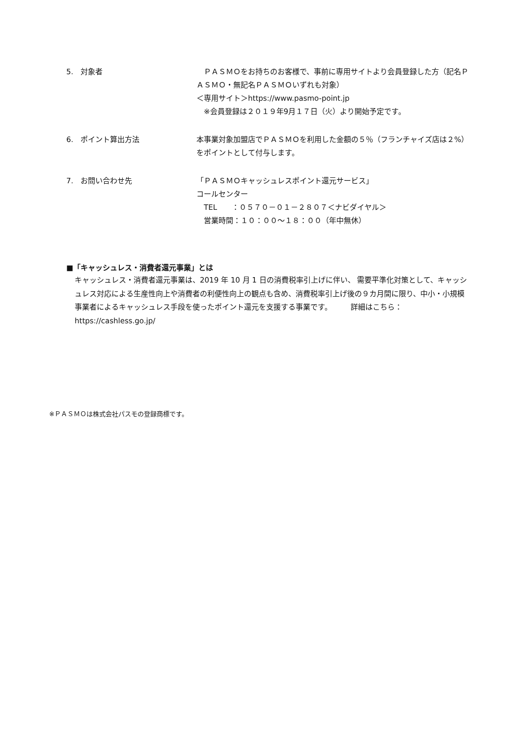5.　対象者 　ＰＡＳＭＯをお持ちのお客様で、事前に専用サイトより会員登録した方（記名ＰＡＳＭＯ・無記名ＰＡＳＭＯいずれも対象）
＜専用サイト＞https://www.pasmo-point.jp
　※会員登録は２０１９年9月１７日（火）より開始予定です。
6.　ポイント算出方法 本事業対象加盟店でＰＡＳＭＯを利用した金額の５％（フランチャイズ店は２%）をポイントとして付与します。
7.　お問い合わせ先 「ＰＡＳＭＯキャッシュレスポイント還元サービス」
コールセンター
　TEL　　：０５７０－０１－２８０７＜ナビダイヤル＞
　営業時間：１０：００～１８：００（年中無休）
■「キャッシュレス・消費者還元事業」とは
キャッシュレス・消費者還元事業は、2019 年 10 月 1 日の消費税率引上げに伴い、 需要平準化対策として、キャッシュレス対応による生産性向上や消費者の利便性向上の観点も含め、消費税率引上げ後の９カ月間に限り、中小・小規模事業者によるキャッシュレス手段を使ったポイント還元を支援する事業です。　　　詳細はこちら：https://cashless.go.jp/
※ＰＡＳＭＯは株式会社パスモの登録商標です。